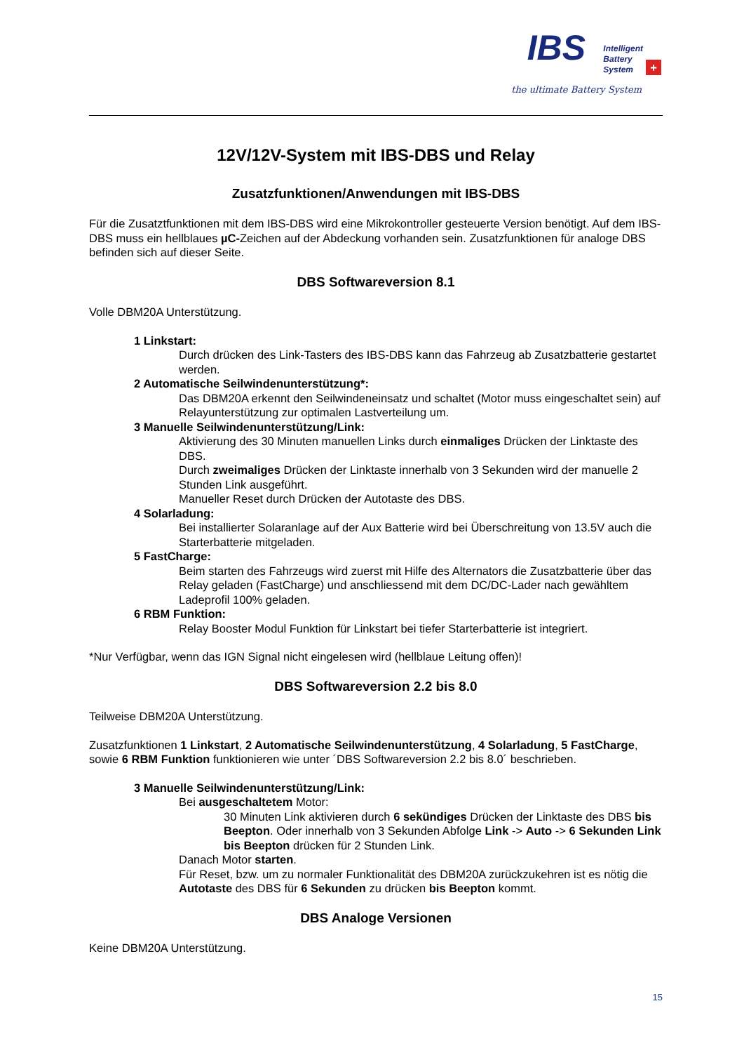IBS
Intelligent
Battery
System
+
the ultimate Battery System
12V/12V-System mit IBS-DBS und Relay
Zusatzfunktionen/Anwendungen mit IBS-DBS
Für die Zusatztfunktionen mit dem IBS-DBS wird eine Mikrokontroller gesteuerte Version benötigt. Auf dem IBS-DBS muss ein hellblaues µC-Zeichen auf der Abdeckung vorhanden sein. Zusatzfunktionen für analoge DBS befinden sich auf dieser Seite.
DBS Softwareversion 8.1
Volle DBM20A Unterstützung.
1 Linkstart:
Durch drücken des Link-Tasters des IBS-DBS kann das Fahrzeug ab Zusatzbatterie gestartet werden.
2 Automatische Seilwindenunterstützung*:
Das DBM20A erkennt den Seilwindeneinsatz und schaltet (Motor muss eingeschaltet sein) auf Relayunterstützung zur optimalen Lastverteilung um.
3 Manuelle Seilwindenunterstützung/Link:
Aktivierung des 30 Minuten manuellen Links durch einmaliges Drücken der Linktaste des DBS.
Durch zweimaliges Drücken der Linktaste innerhalb von 3 Sekunden wird der manuelle 2 Stunden Link ausgeführt.
Manueller Reset durch Drücken der Autotaste des DBS.
4 Solarladung:
Bei installierter Solaranlage auf der Aux Batterie wird bei Überschreitung von 13.5V auch die Starterbatterie mitgeladen.
5 FastCharge:
Beim starten des Fahrzeugs wird zuerst mit Hilfe des Alternators die Zusatzbatterie über das Relay geladen (FastCharge) und anschliessend mit dem DC/DC-Lader nach gewähltem Ladeprofil 100% geladen.
6 RBM Funktion:
Relay Booster Modul Funktion für Linkstart bei tiefer Starterbatterie ist integriert.
*Nur Verfügbar, wenn das IGN Signal nicht eingelesen wird (hellblaue Leitung offen)!
DBS Softwareversion 2.2 bis 8.0
Teilweise DBM20A Unterstützung.
Zusatzfunktionen 1 Linkstart, 2 Automatische Seilwindenunterstützung, 4 Solarladung, 5 FastCharge, sowie 6 RBM Funktion funktionieren wie unter ´DBS Softwareversion 2.2 bis 8.0´ beschrieben.
3 Manuelle Seilwindenunterstützung/Link:
Bei ausgeschaltetem Motor:
30 Minuten Link aktivieren durch 6 sekündiges Drücken der Linktaste des DBS bis Beepton. Oder innerhalb von 3 Sekunden Abfolge Link -> Auto -> 6 Sekunden Link bis Beepton drücken für 2 Stunden Link.
Danach Motor starten.
Für Reset, bzw. um zu normaler Funktionalität des DBM20A zurückzukehren ist es nötig die Autotaste des DBS für 6 Sekunden zu drücken bis Beepton kommt.
DBS Analoge Versionen
Keine DBM20A Unterstützung.
15